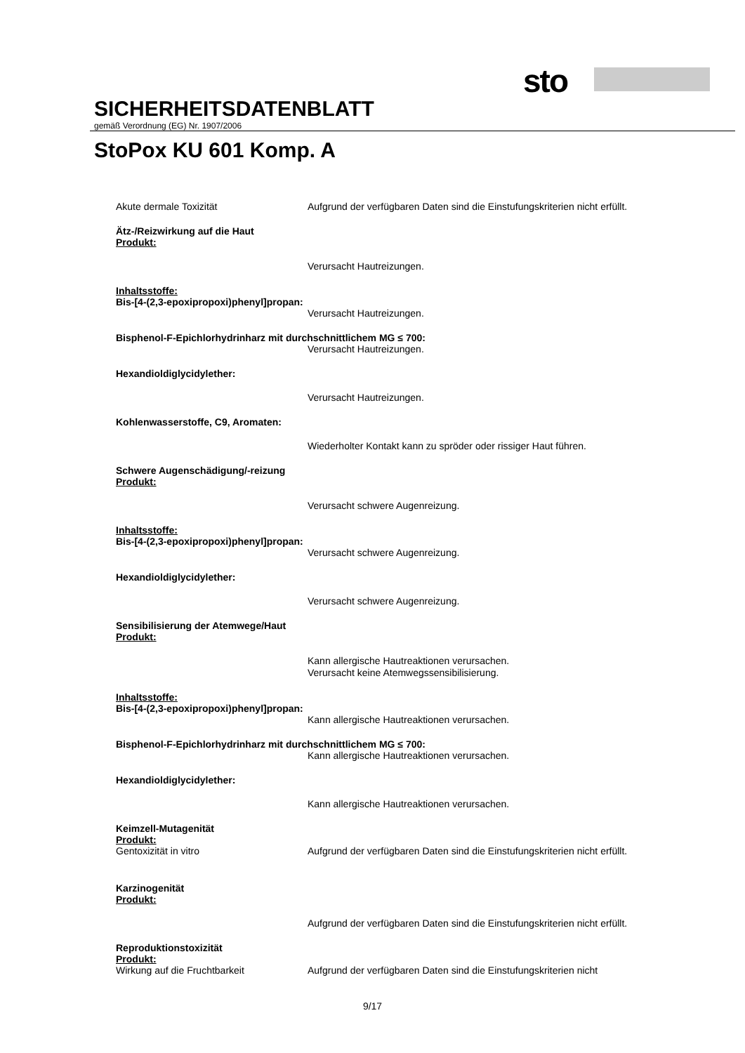sto
SICHERHEITSDATENBLATT
gemäß Verordnung (EG) Nr. 1907/2006
StoPox KU 601 Komp. A
Akute dermale Toxizität Aufgrund der verfügbaren Daten sind die Einstufungskriterien nicht erfüllt.
Ätz-/Reizwirkung auf die Haut
Produkt:
Verursacht Hautreizungen.
Inhaltsstoffe:
Bis-[4-(2,3-epoxipropoxi)phenyl]propan:
Verursacht Hautreizungen.
Bisphenol-F-Epichlorhydrinharz mit durchschnittlichem MG ≤ 700:
Verursacht Hautreizungen.
Hexandioldiglycidylether:
Verursacht Hautreizungen.
Kohlenwasserstoffe, C9, Aromaten:
Wiederholter Kontakt kann zu spröder oder rissiger Haut führen.
Schwere Augenschädigung/-reizung
Produkt:
Verursacht schwere Augenreizung.
Inhaltsstoffe:
Bis-[4-(2,3-epoxipropoxi)phenyl]propan:
Verursacht schwere Augenreizung.
Hexandioldiglycidylether:
Verursacht schwere Augenreizung.
Sensibilisierung der Atemwege/Haut
Produkt:
Kann allergische Hautreaktionen verursachen.
Verursacht keine Atemwegssensibilisierung.
Inhaltsstoffe:
Bis-[4-(2,3-epoxipropoxi)phenyl]propan:
Kann allergische Hautreaktionen verursachen.
Bisphenol-F-Epichlorhydrinharz mit durchschnittlichem MG ≤ 700:
Kann allergische Hautreaktionen verursachen.
Hexandioldiglycidylether:
Kann allergische Hautreaktionen verursachen.
Keimzell-Mutagenität
Produkt:
Gentoxizität in vitro Aufgrund der verfügbaren Daten sind die Einstufungskriterien nicht erfüllt.
Karzinogenität
Produkt:
Aufgrund der verfügbaren Daten sind die Einstufungskriterien nicht erfüllt.
Reproduktionstoxizität
Produkt:
Wirkung auf die Fruchtbarkeit Aufgrund der verfügbaren Daten sind die Einstufungskriterien nicht
9/17